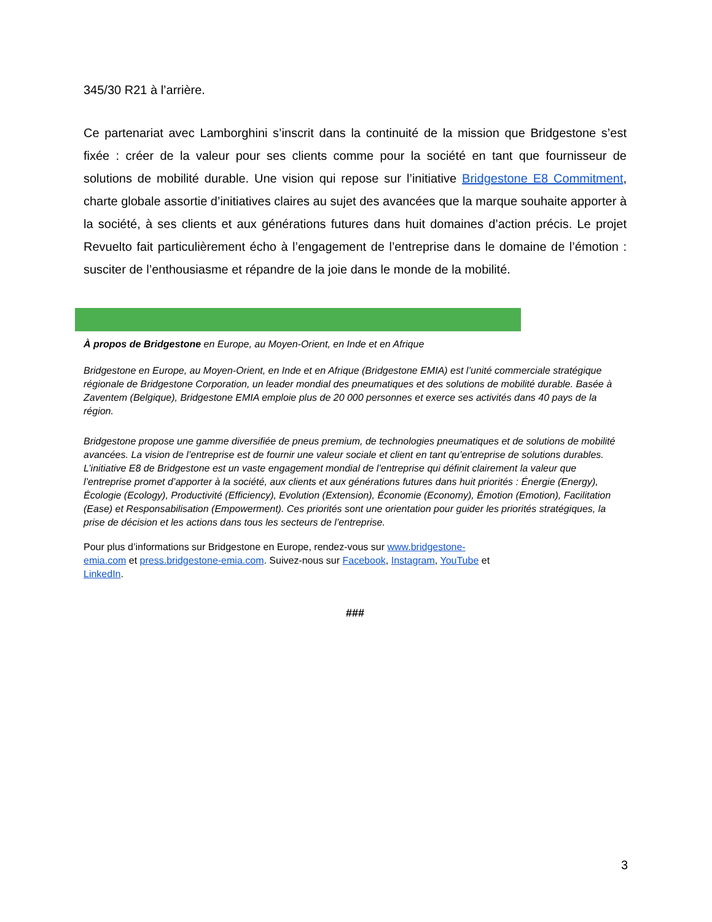345/30 R21 à l’arrière.
Ce partenariat avec Lamborghini s’inscrit dans la continuité de la mission que Bridgestone s’est fixée : créer de la valeur pour ses clients comme pour la société en tant que fournisseur de solutions de mobilité durable. Une vision qui repose sur l’initiative Bridgestone E8 Commitment, charte globale assortie d’initiatives claires au sujet des avancées que la marque souhaite apporter à la société, à ses clients et aux générations futures dans huit domaines d’action précis. Le projet Revuelto fait particulièrement écho à l’engagement de l’entreprise dans le domaine de l’émotion : susciter de l’enthousiasme et répandre de la joie dans le monde de la mobilité.
À propos de Bridgestone en Europe, au Moyen-Orient, en Inde et en Afrique
Bridgestone en Europe, au Moyen-Orient, en Inde et en Afrique (Bridgestone EMIA) est l’unité commerciale stratégique régionale de Bridgestone Corporation, un leader mondial des pneumatiques et des solutions de mobilité durable. Basée à Zaventem (Belgique), Bridgestone EMIA emploie plus de 20 000 personnes et exerce ses activités dans 40 pays de la région.
Bridgestone propose une gamme diversifiée de pneus premium, de technologies pneumatiques et de solutions de mobilité avancées. La vision de l’entreprise est de fournir une valeur sociale et client en tant qu’entreprise de solutions durables. L’initiative E8 de Bridgestone est un vaste engagement mondial de l’entreprise qui définit clairement la valeur que l’entreprise promet d’apporter à la société, aux clients et aux générations futures dans huit priorités : Énergie (Energy), Écologie (Ecology), Productivité (Efficiency), Evolution (Extension), Économie (Economy), Émotion (Emotion), Facilitation (Ease) et Responsabilisation (Empowerment). Ces priorités sont une orientation pour guider les priorités stratégiques, la prise de décision et les actions dans tous les secteurs de l’entreprise.
Pour plus d’informations sur Bridgestone en Europe, rendez-vous sur www.bridgestone-emia.com et press.bridgestone-emia.com. Suivez-nous sur Facebook, Instagram, YouTube et LinkedIn.
###
3